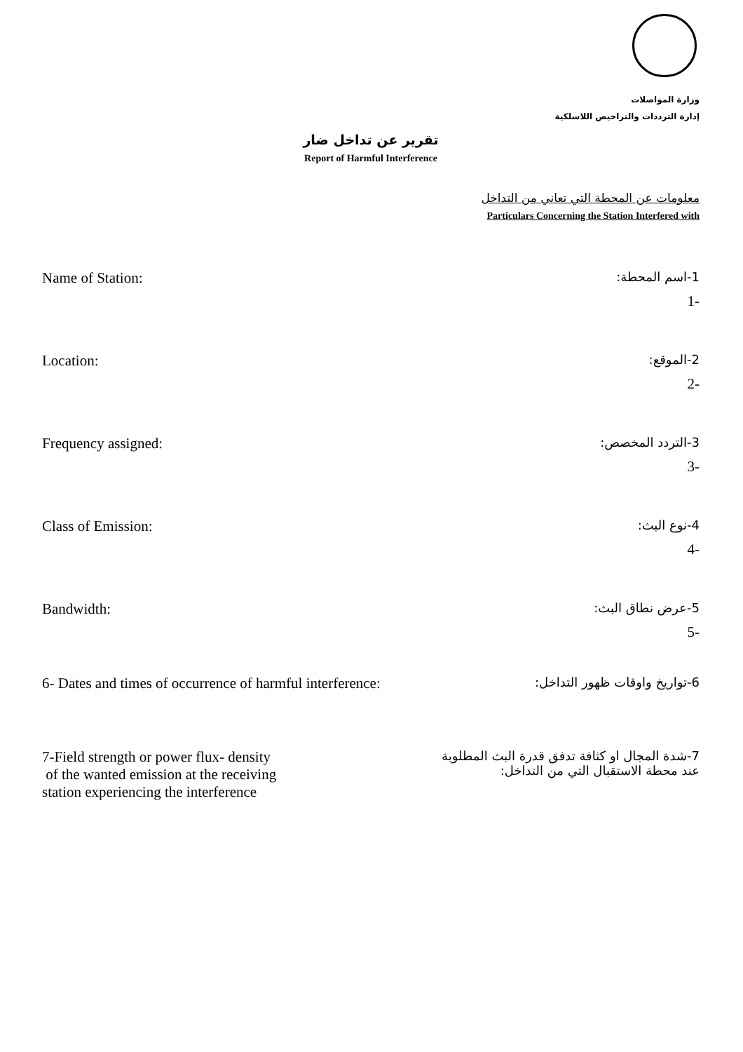وزارة المواصلات
إدارة الترددات والتراخيص اللاسلكية
تقرير عن تداخل ضار
Report of Harmful Interference
معلومات عن المحطة التي تعاني من التداخل
Particulars Concerning the Station Interfered with
Name of Station: 1-اسم المحطة:
1-
Location: 2-الموقع:
2-
Frequency assigned: 3-التردد المخصص:
3-
Class of Emission: 4-نوع البث:
4-
Bandwidth: 5-عرض نطاق البث:
5-
6- Dates and times of occurrence of harmful interference: 6-تواريخ واوقات ظهور التداخل:
7-Field strength or power flux- density
of the wanted emission at the receiving
station experiencing the interference 7-شدة المجال او كثافة تدفق قدرة البث المطلوبة
عند محطة الاستقبال التي من التداخل: